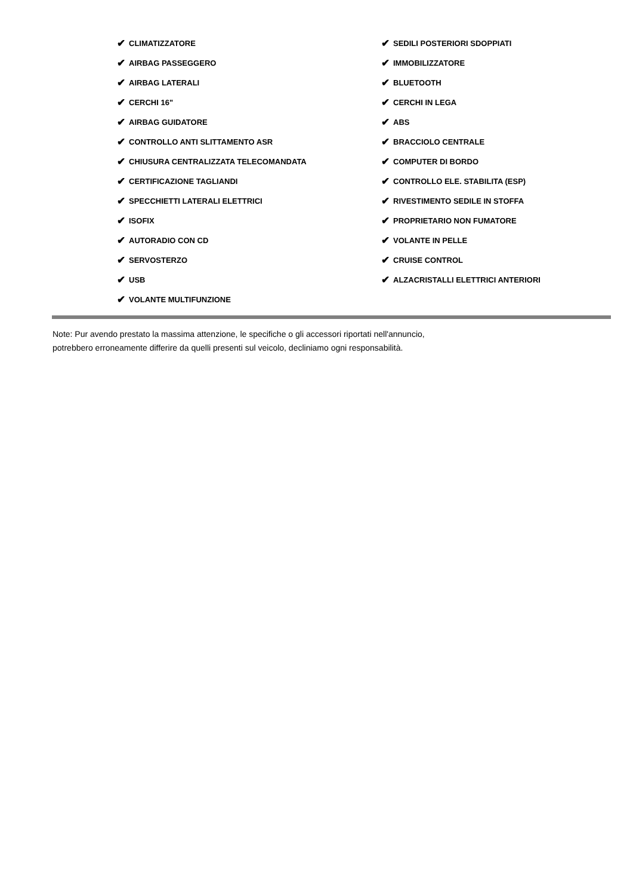✔ CLIMATIZZATORE
✔ AIRBAG PASSEGGERO
✔ AIRBAG LATERALI
✔ CERCHI 16"
✔ AIRBAG GUIDATORE
✔ CONTROLLO ANTI SLITTAMENTO ASR
✔ CHIUSURA CENTRALIZZATA TELECOMANDATA
✔ CERTIFICAZIONE TAGLIANDI
✔ SPECCHIETTI LATERALI ELETTRICI
✔ ISOFIX
✔ AUTORADIO CON CD
✔ SERVOSTERZO
✔ USB
✔ VOLANTE MULTIFUNZIONE
✔ SEDILI POSTERIORI SDOPPIATI
✔ IMMOBILIZZATORE
✔ BLUETOOTH
✔ CERCHI IN LEGA
✔ ABS
✔ BRACCIOLO CENTRALE
✔ COMPUTER DI BORDO
✔ CONTROLLO ELE. STABILITA (ESP)
✔ RIVESTIMENTO SEDILE IN STOFFA
✔ PROPRIETARIO NON FUMATORE
✔ VOLANTE IN PELLE
✔ CRUISE CONTROL
✔ ALZACRISTALLI ELETTRICI ANTERIORI
Note: Pur avendo prestato la massima attenzione, le specifiche o gli accessori riportati nell'annuncio,
potrebbero erroneamente differire da quelli presenti sul veicolo, decliniamo ogni responsabilità.